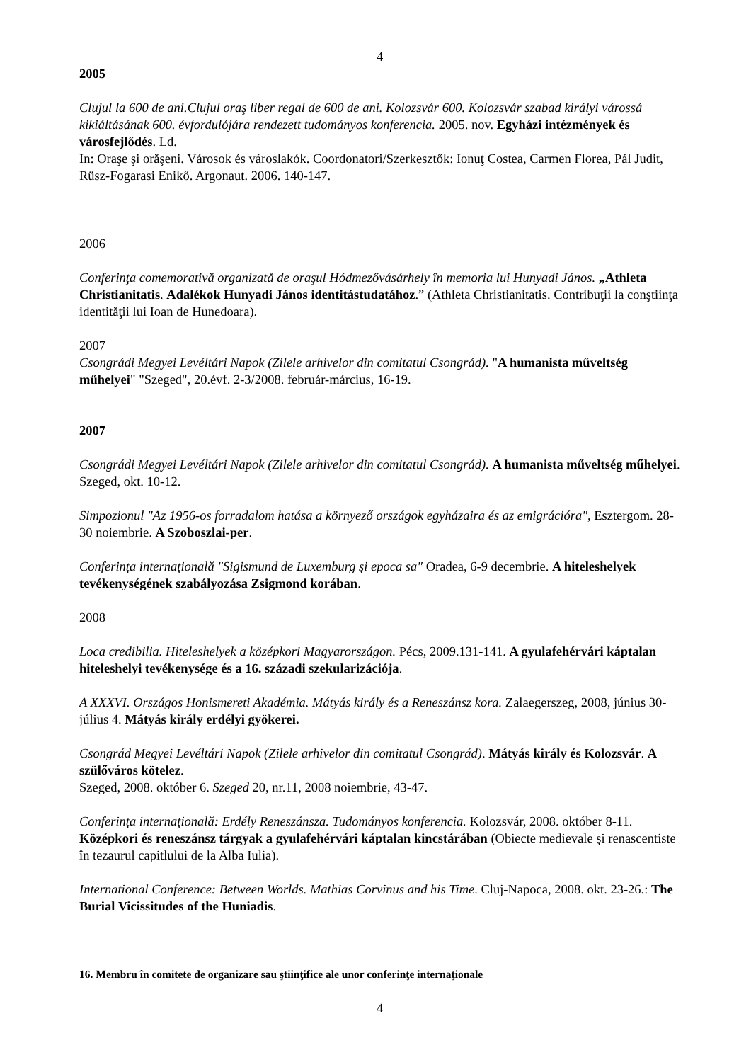4
2005
Clujul la 600 de ani.Clujul oraş liber regal de 600 de ani. Kolozsvár 600. Kolozsvár szabad királyi várossá kikiáltásának 600. évfordulójára rendezett tudományos konferencia. 2005. nov. Egyházi intézmények és városfejlődés. Ld.
In: Oraşe şi orăşeni. Városok és városlakók. Coordonatori/Szerkesztők: Ionuţ Costea, Carmen Florea, Pál Judit, Rüsz-Fogarasi Enikő. Argonaut. 2006. 140-147.
2006
Conferinţa comemorativă organizată de oraşul Hódmezővásárhely în memoria lui Hunyadi János. „Athleta Christianitatis. Adalékok Hunyadi János identitástudatához.” (Athleta Christianitatis. Contribuţii la conştiinţa identităţii lui Ioan de Hunedoara).
2007
Csongrádi Megyei Levéltári Napok (Zilele arhivelor din comitatul Csongrád). "A humanista műveltség műhelyei" "Szeged", 20.évf. 2-3/2008. február-március, 16-19.
2007
Csongrádi Megyei Levéltári Napok (Zilele arhivelor din comitatul Csongrád). A humanista műveltség műhelyei. Szeged, okt. 10-12.
Simpozionul "Az 1956-os forradalom hatása a környező országok egyházaira és az emigrációra", Esztergom. 28-30 noiembrie. A Szoboszlai-per.
Conferinţa internaţională "Sigismund de Luxemburg şi epoca sa" Oradea, 6-9 decembrie. A hiteleshelyek tevékenységének szabályozása Zsigmond korában.
2008
Loca credibilia. Hiteleshelyek a középkori Magyarországon. Pécs, 2009.131-141. A gyulafehérvári káptalan hiteleshelyi tevékenysége és a 16. századi szekularizációja.
A XXXVI. Országos Honismereti Akadémia. Mátyás király és a Reneszánsz kora. Zalaegerszeg, 2008, június 30-július 4. Mátyás király erdélyi gyökerei.
Csongrád Megyei Levéltári Napok (Zilele arhivelor din comitatul Csongrád). Mátyás király és Kolozsvár. A szülőváros kötelez.
Szeged, 2008. október 6. Szeged 20, nr.11, 2008 noiembrie, 43-47.
Conferinţa internaţională: Erdély Reneszánsza. Tudományos konferencia. Kolozsvár, 2008. október 8-11. Középkori és reneszánsz tárgyak a gyulafehérvári káptalan kincstárában (Obiecte medievale şi renascentiste în tezaurul capitlului de la Alba Iulia).
International Conference: Between Worlds. Mathias Corvinus and his Time. Cluj-Napoca, 2008. okt. 23-26.: The Burial Vicissitudes of the Huniadis.
16. Membru în comitete de organizare sau ştiinţifice ale unor conferinţe internaţionale
4